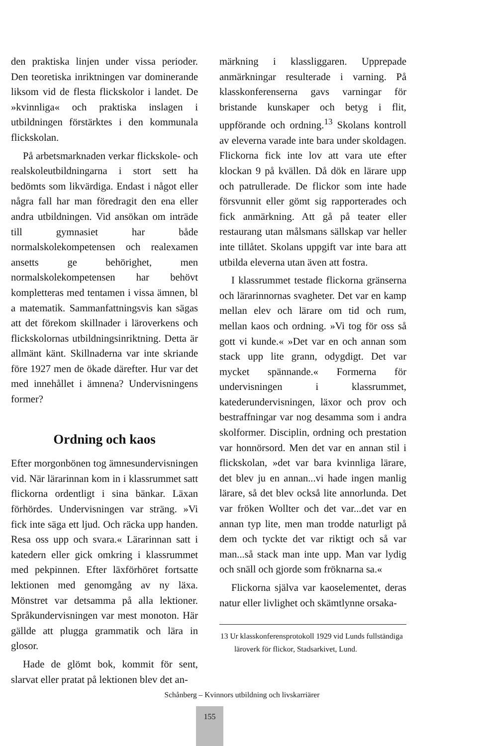den praktiska linjen under vissa perioder. Den teoretiska inriktningen var dominerande liksom vid de flesta flickskolor i landet. De »kvinnliga« och praktiska inslagen i utbildningen förstärktes i den kommunala flickskolan.
På arbetsmarknaden verkar flickskole- och realskoleutbildningarna i stort sett ha bedömts som likvärdiga. Endast i något eller några fall har man föredragit den ena eller andra utbildningen. Vid ansökan om inträde till gymnasiet har både normalskolekompetensen och realexamen ansetts ge behörighet, men normalskolekompetensen har behövt kompletteras med tentamen i vissa ämnen, bl a matematik. Sammanfattningsvis kan sägas att det förekom skillnader i läroverkens och flickskolornas utbildningsinriktning. Detta är allmänt känt. Skillnaderna var inte skriande före 1927 men de ökade därefter. Hur var det med innehållet i ämnena? Undervisningens former?
Ordning och kaos
Efter morgonbönen tog ämnesundervisningen vid. När lärarinnan kom in i klassrummet satt flickorna ordentligt i sina bänkar. Läxan förhördes. Undervisningen var sträng. »Vi fick inte säga ett ljud. Och räcka upp handen. Resa oss upp och svara.« Lärarinnan satt i katedern eller gick omkring i klassrummet med pekpinnen. Efter läxförhöret fortsatte lektionen med genomgång av ny läxa. Mönstret var detsamma på alla lektioner. Språkundervisningen var mest monoton. Här gällde att plugga grammatik och lära in glosor.
Hade de glömt bok, kommit för sent, slarvat eller pratat på lektionen blev det an-
märkning i klassliggaren. Upprepade anmärkningar resulterade i varning. På klasskonferenserna gavs varningar för bristande kunskaper och betyg i flit, uppförande och ordning.<sup>13</sup> Skolans kontroll av eleverna varade inte bara under skoldagen. Flickorna fick inte lov att vara ute efter klockan 9 på kvällen. Då dök en lärare upp och patrullerade. De flickor som inte hade försvunnit eller gömt sig rapporterades och fick anmärkning. Att gå på teater eller restaurang utan målsmans sällskap var heller inte tillåtet. Skolans uppgift var inte bara att utbilda eleverna utan även att fostra.
I klassrummet testade flickorna gränserna och lärarinnornas svagheter. Det var en kamp mellan elev och lärare om tid och rum, mellan kaos och ordning. »Vi tog för oss så gott vi kunde.« »Det var en och annan som stack upp lite grann, odygdigt. Det var mycket spännande.« Formerna för undervisningen i klassrummet, katederundervisningen, läxor och prov och bestraffningar var nog desamma som i andra skolformer. Disciplin, ordning och prestation var honnörsord. Men det var en annan stil i flickskolan, »det var bara kvinnliga lärare, det blev ju en annan...vi hade ingen manlig lärare, så det blev också lite annorlunda. Det var fröken Wollter och det var...det var en annan typ lite, men man trodde naturligt på dem och tyckte det var riktigt och så var man...så stack man inte upp. Man var lydig och snäll och gjorde som fröknarna sa.«
Flickorna själva var kaoselementet, deras natur eller livlighet och skämtlynne orsaka-
13 Ur klasskonferensprotokoll 1929 vid Lunds fullständiga läroverk för flickor, Stadsarkivet, Lund.
Schånberg – Kvinnors utbildning och livskarriärer
155